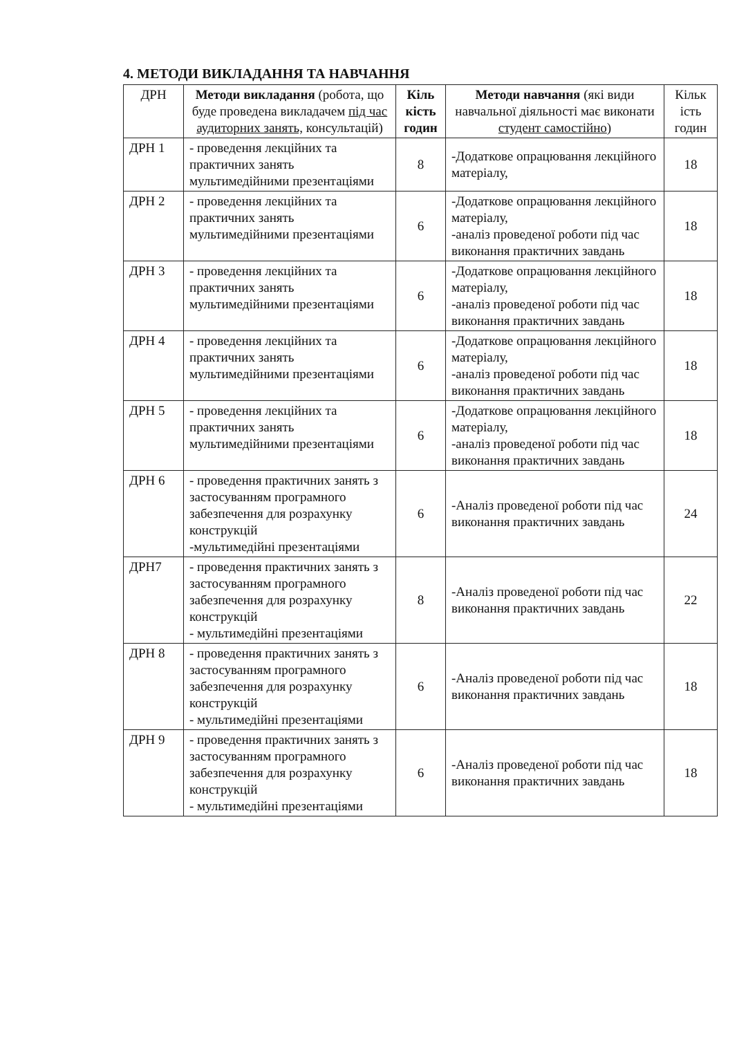4. МЕТОДИ ВИКЛАДАННЯ ТА НАВЧАННЯ
| ДРН | Методи викладання (робота, що буде проведена викладачем під час аудиторних занять, консультацій) | Кіль кість годин | Методи навчання (які види навчальної діяльності має виконати студент самостійно ) | Кільк ість годин |
| --- | --- | --- | --- | --- |
| ДРН 1 | - проведення лекційних та практичних занять мультимедійними презентаціями | 8 | -Додаткове опрацювання лекційного матеріалу, | 18 |
| ДРН 2 | - проведення лекційних та практичних занять мультимедійними презентаціями | 6 | -Додаткове опрацювання лекційного матеріалу, -аналіз проведеної роботи під час виконання практичних завдань | 18 |
| ДРН 3 | - проведення лекційних та практичних занять мультимедійними презентаціями | 6 | -Додаткове опрацювання лекційного матеріалу, -аналіз проведеної роботи під час виконання практичних завдань | 18 |
| ДРН 4 | - проведення лекційних та практичних занять мультимедійними презентаціями | 6 | -Додаткове опрацювання лекційного матеріалу, -аналіз проведеної роботи під час виконання практичних завдань | 18 |
| ДРН 5 | - проведення лекційних та практичних занять мультимедійними презентаціями | 6 | -Додаткове опрацювання лекційного матеріалу, -аналіз проведеної роботи під час виконання практичних завдань | 18 |
| ДРН 6 | - проведення практичних занять з застосуванням програмного забезпечення для розрахунку конструкцій -мультимедійні презентаціями | 6 | -Аналіз проведеної роботи під час виконання практичних завдань | 24 |
| ДРН7 | - проведення практичних занять з застосуванням програмного забезпечення для розрахунку конструкцій - мультимедійні презентаціями | 8 | -Аналіз проведеної роботи під час виконання практичних завдань | 22 |
| ДРН 8 | - проведення практичних занять з застосуванням програмного забезпечення для розрахунку конструкцій - мультимедійні презентаціями | 6 | -Аналіз проведеної роботи під час виконання практичних завдань | 18 |
| ДРН 9 | - проведення практичних занять з застосуванням програмного забезпечення для розрахунку конструкцій - мультимедійні презентаціями | 6 | -Аналіз проведеної роботи під час виконання практичних завдань | 18 |